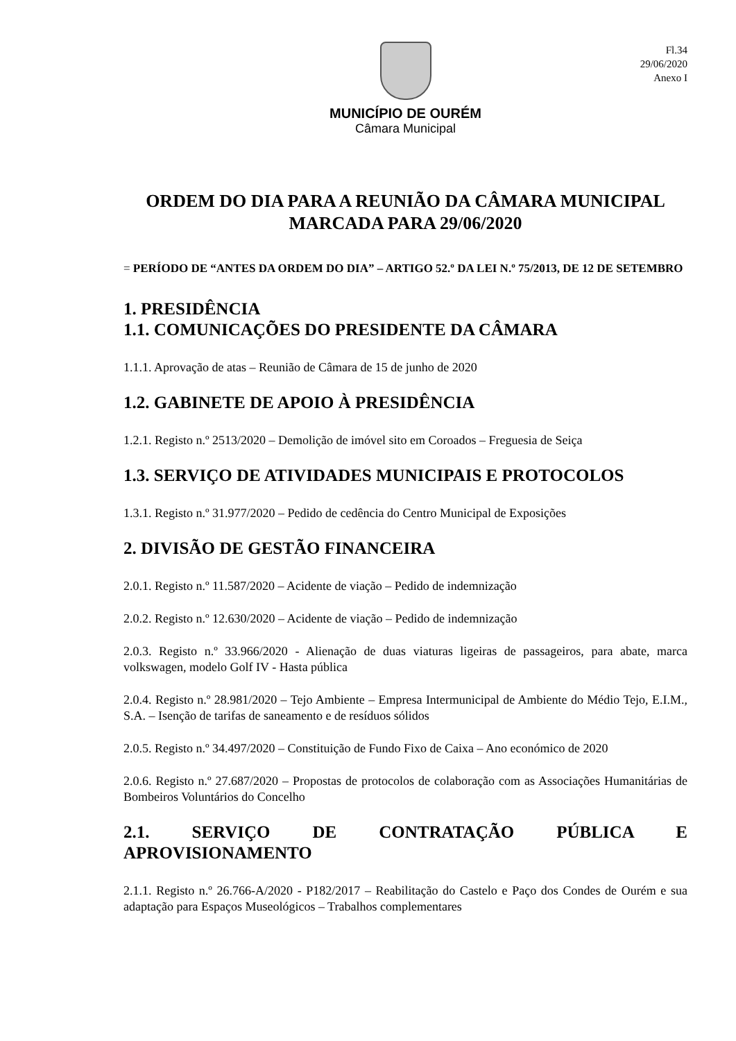Fl.34
29/06/2020
Anexo I
MUNICÍPIO DE OURÉM
Câmara Municipal
ORDEM DO DIA PARA A REUNIÃO DA CÂMARA MUNICIPAL MARCADA PARA 29/06/2020
= PERÍODO DE “ANTES DA ORDEM DO DIA” – ARTIGO 52.º DA LEI N.º 75/2013, DE 12 DE SETEMBRO
1. PRESIDÊNCIA
1.1. COMUNICAÇÕES DO PRESIDENTE DA CÂMARA
1.1.1. Aprovação de atas – Reunião de Câmara de 15 de junho de 2020
1.2. GABINETE DE APOIO À PRESIDÊNCIA
1.2.1. Registo n.º 2513/2020 – Demolição de imóvel sito em Coroados – Freguesia de Seiça
1.3. SERVIÇO DE ATIVIDADES MUNICIPAIS E PROTOCOLOS
1.3.1. Registo n.º 31.977/2020 – Pedido de cedência do Centro Municipal de Exposições
2. DIVISÃO DE GESTÃO FINANCEIRA
2.0.1. Registo n.º 11.587/2020 – Acidente de viação – Pedido de indemnização
2.0.2. Registo n.º 12.630/2020 – Acidente de viação – Pedido de indemnização
2.0.3. Registo n.º 33.966/2020 - Alienação de duas viaturas ligeiras de passageiros, para abate, marca volkswagen, modelo Golf IV - Hasta pública
2.0.4. Registo n.º 28.981/2020 – Tejo Ambiente – Empresa Intermunicipal de Ambiente do Médio Tejo, E.I.M., S.A. – Isenção de tarifas de saneamento e de resíduos sólidos
2.0.5. Registo n.º 34.497/2020 – Constituição de Fundo Fixo de Caixa – Ano económico de 2020
2.0.6. Registo n.º 27.687/2020 – Propostas de protocolos de colaboração com as Associações Humanitárias de Bombeiros Voluntários do Concelho
2.1. SERVIÇO DE CONTRATAÇÃO PÚBLICA E APROVISIONAMENTO
2.1.1. Registo n.º 26.766-A/2020 - P182/2017 – Reabilitação do Castelo e Paço dos Condes de Ourém e sua adaptação para Espaços Museológicos – Trabalhos complementares